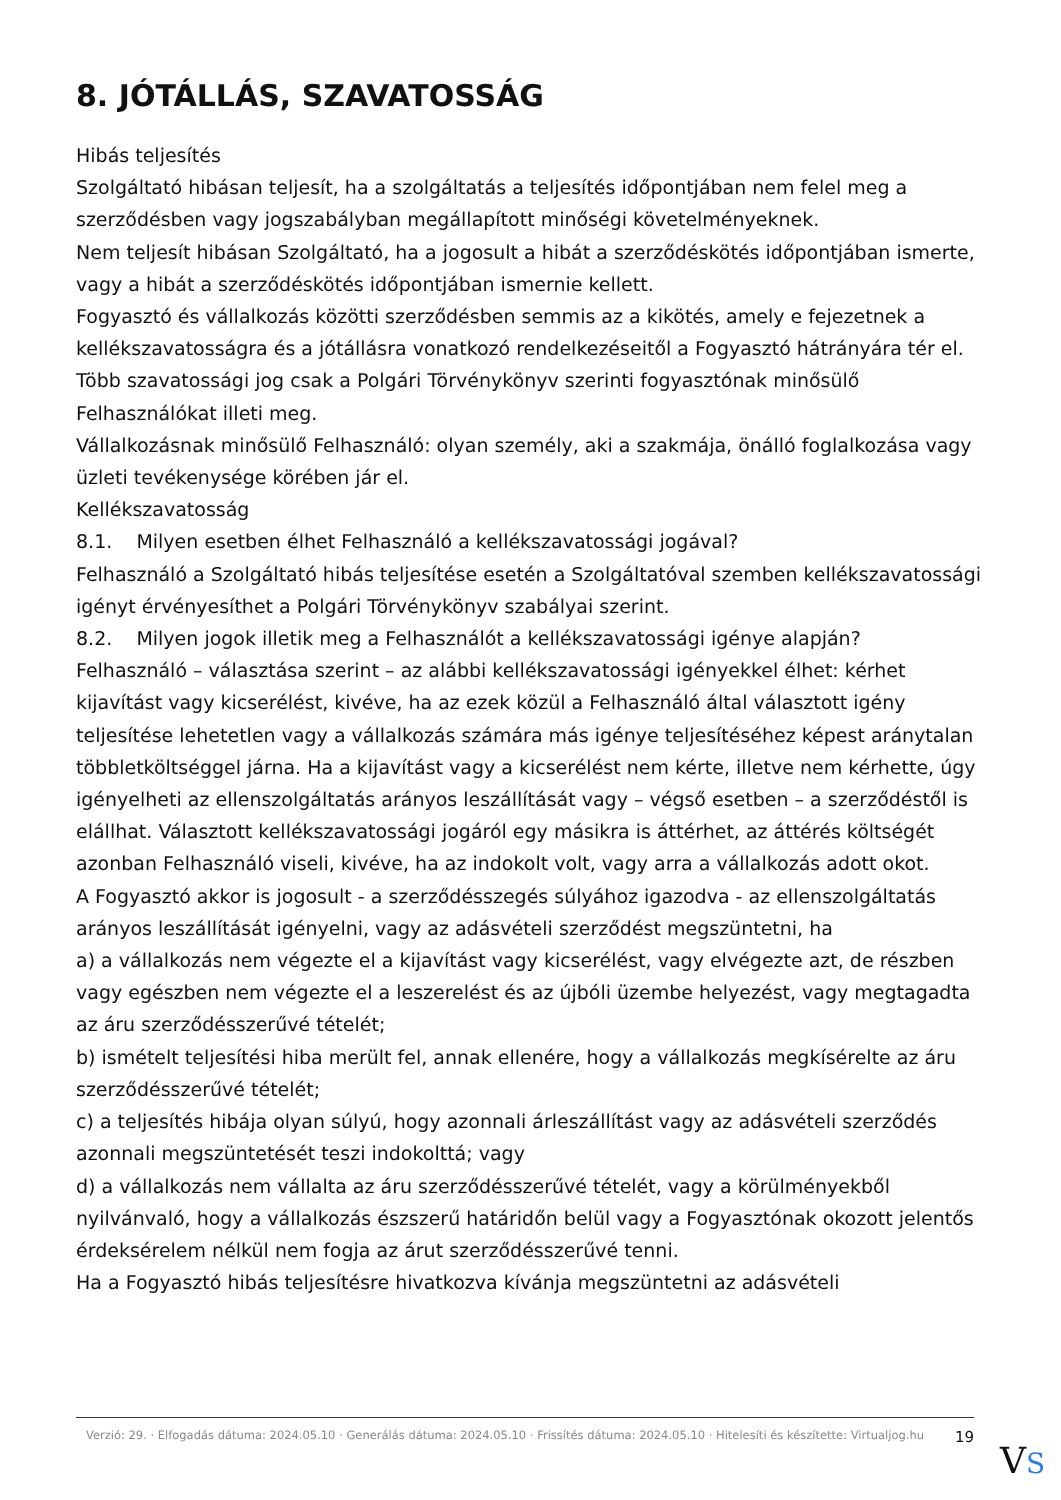8. JÓTÁLLÁS, SZAVATOSSÁG
Hibás teljesítés
Szolgáltató hibásan teljesít, ha a szolgáltatás a teljesítés időpontjában nem felel meg a szerződésben vagy jogszabályban megállapított minőségi követelményeknek.
Nem teljesít hibásan Szolgáltató, ha a jogosult a hibát a szerződéskötés időpontjában ismerte, vagy a hibát a szerződéskötés időpontjában ismernie kellett.
Fogyasztó és vállalkozás közötti szerződésben semmis az a kikötés, amely e fejezetnek a kellékszavatosságra és a jótállásra vonatkozó rendelkezéseitől a Fogyasztó hátrányára tér el.
Több szavatossági jog csak a Polgári Törvénykönyv szerinti fogyasztónak minősülő Felhasználókat illeti meg.
Vállalkozásnak minősülő Felhasználó: olyan személy, aki a szakmája, önálló foglalkozása vagy üzleti tevékenysége körében jár el.
Kellékszavatosság
8.1. Milyen esetben élhet Felhasználó a kellékszavatossági jogával?
Felhasználó a Szolgáltató hibás teljesítése esetén a Szolgáltatóval szemben kellékszavatossági igényt érvényesíthet a Polgári Törvénykönyv szabályai szerint.
8.2. Milyen jogok illetik meg a Felhasználót a kellékszavatossági igénye alapján?
Felhasználó – választása szerint – az alábbi kellékszavatossági igényekkel élhet: kérhet kijavítást vagy kicserélést, kivéve, ha az ezek közül a Felhasználó által választott igény teljesítése lehetetlen vagy a vállalkozás számára más igénye teljesítéséhez képest aránytalan többletköltséggel járna. Ha a kijavítást vagy a kicserélést nem kérte, illetve nem kérhette, úgy igényelheti az ellenszolgáltatás arányos leszállítását vagy – végső esetben – a szerződéstől is elállhat. Választott kellékszavatossági jogáról egy másikra is áttérhet, az áttérés költségét azonban Felhasználó viseli, kivéve, ha az indokolt volt, vagy arra a vállalkozás adott okot.
A Fogyasztó akkor is jogosult - a szerződésszegés súlyához igazodva - az ellenszolgáltatás arányos leszállítását igényelni, vagy az adásvételi szerződést megszüntetni, ha
a) a vállalkozás nem végezte el a kijavítást vagy kicserélést, vagy elvégezte azt, de részben vagy egészben nem végezte el a leszerelést és az újbóli üzembe helyezést, vagy megtagadta az áru szerződésszerűvé tételét;
b) ismételt teljesítési hiba merült fel, annak ellenére, hogy a vállalkozás megkísérelte az áru szerződésszerűvé tételét;
c) a teljesítés hibája olyan súlyú, hogy azonnali árleszállítást vagy az adásvételi szerződés azonnali megszüntetését teszi indokolttá; vagy
d) a vállalkozás nem vállalta az áru szerződésszerűvé tételét, vagy a körülményekből nyilvánvaló, hogy a vállalkozás észszerű határidőn belül vagy a Fogyasztónak okozott jelentős érdeksérelem nélkül nem fogja az árut szerződésszerűvé tenni.
Ha a Fogyasztó hibás teljesítésre hivatkozva kívánja megszüntetni az adásvételi
Verzió: 29. · Elfogadás dátuma: 2024.05.10 · Generálás dátuma: 2024.05.10 · Frissítés dátuma: 2024.05.10 · Hitelesíti és készítette: Virtualjog.hu
19
VS